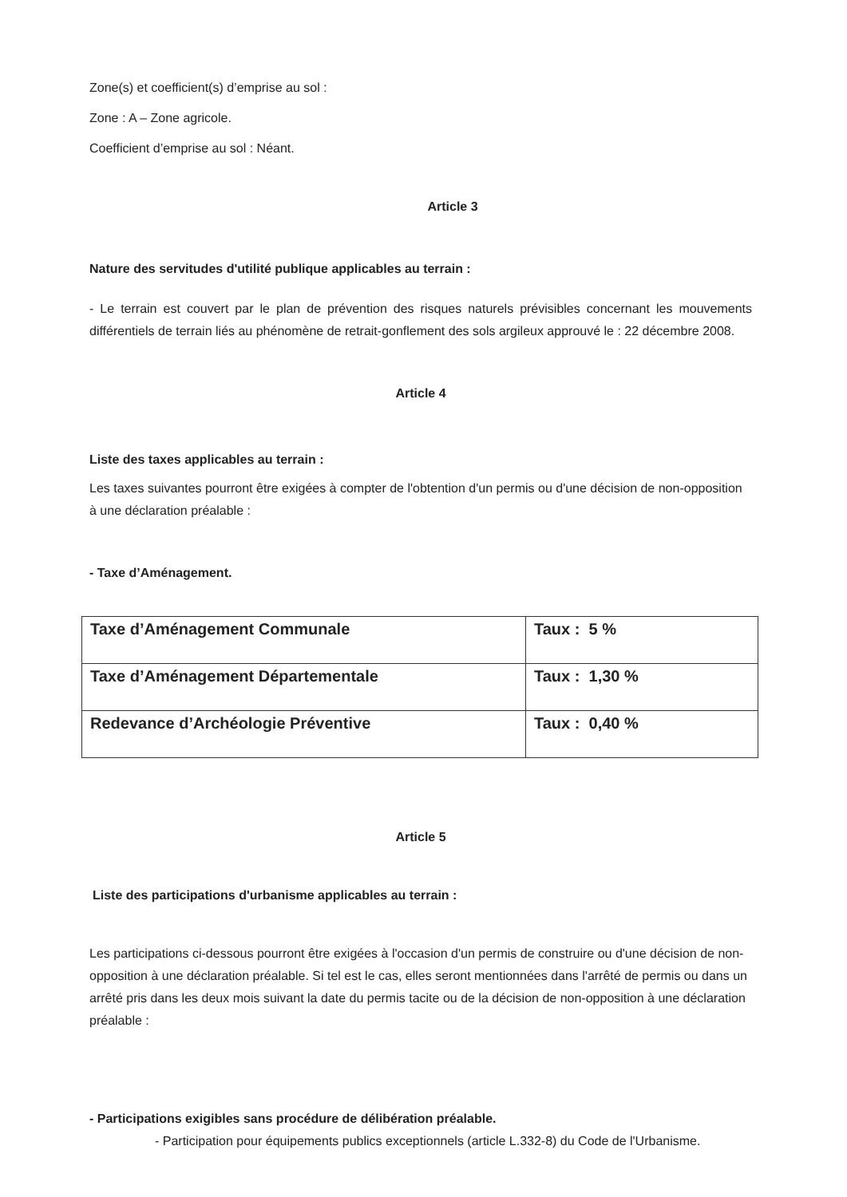Zone(s) et coefficient(s) d’emprise au sol :
Zone : A – Zone agricole.
Coefficient d’emprise au sol : Néant.
Article 3
Nature des servitudes d'utilité publique applicables au terrain :
- Le terrain est couvert par le plan de prévention des risques naturels prévisibles concernant les mouvements différentiels de terrain liés au phénomène de retrait-gonflement des sols argileux approuvé le : 22 décembre 2008.
Article 4
Liste des taxes applicables au terrain :
Les taxes suivantes pourront être exigées à compter de l'obtention d'un permis ou d'une décision de non-opposition à une déclaration préalable :
- Taxe d’Aménagement.
| Taxe d’Aménagement Communale | Taux : 5 % |
| Taxe d’Aménagement Départementale | Taux : 1,30 % |
| Redevance d’Archéologie Préventive | Taux : 0,40 % |
Article 5
Liste des participations d'urbanisme applicables au terrain :
Les participations ci-dessous pourront être exigées à l'occasion d'un permis de construire ou d'une décision de non-opposition à une déclaration préalable. Si tel est le cas, elles seront mentionnées dans l'arrêté de permis ou dans un arrêté pris dans les deux mois suivant la date du permis tacite ou de la décision de non-opposition à une déclaration préalable :
- Participations exigibles sans procédure de délibération préalable.
- Participation pour équipements publics exceptionnels (article L.332-8) du Code de l'Urbanisme.